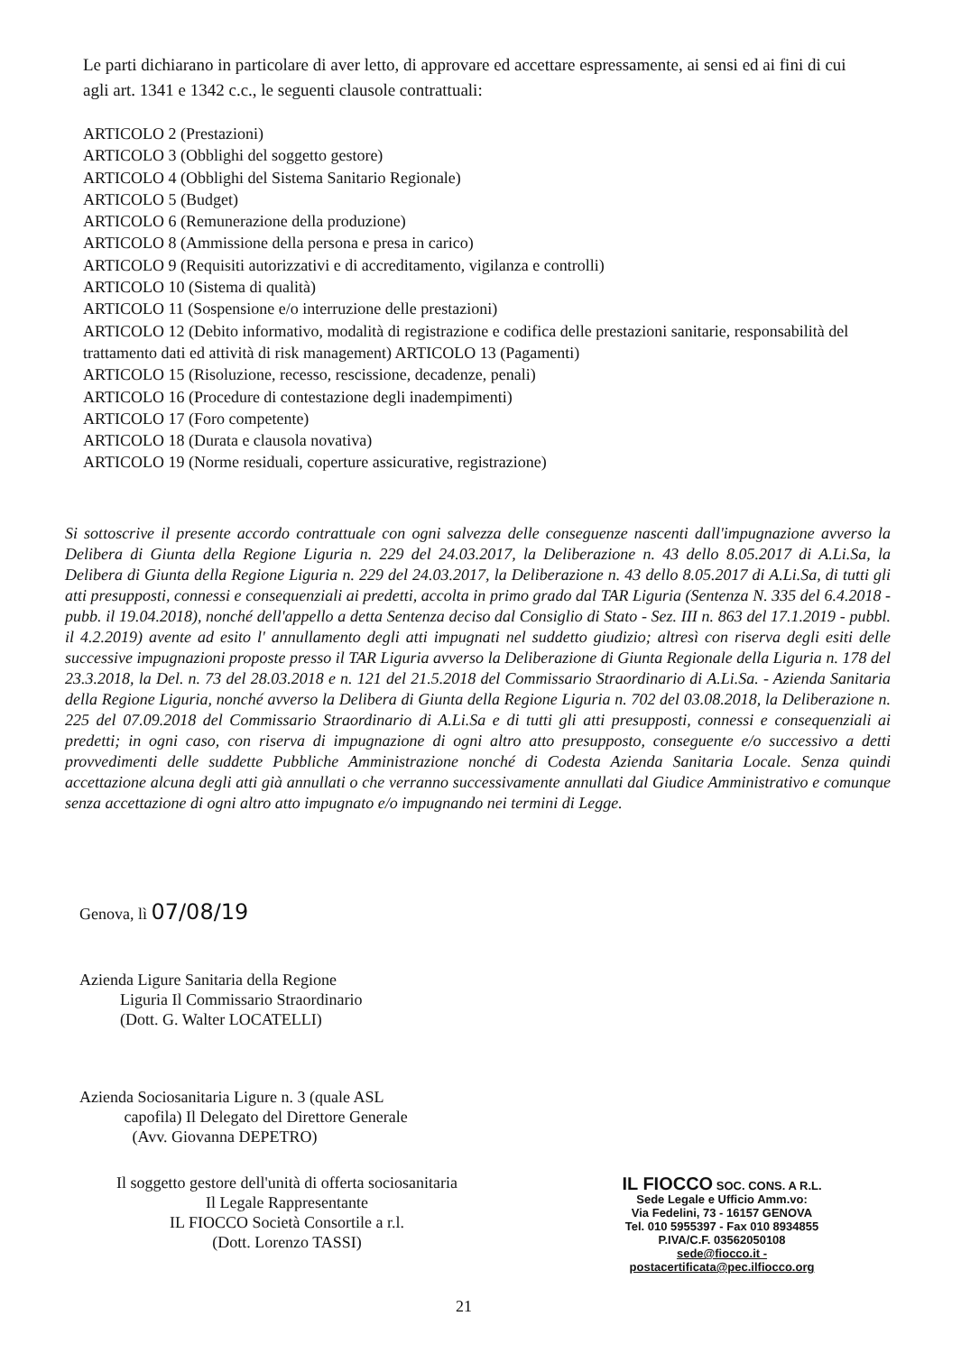Le parti dichiarano in particolare di aver letto, di approvare ed accettare espressamente, ai sensi ed ai fini di cui agli art. 1341 e 1342 c.c., le seguenti clausole contrattuali:
ARTICOLO 2 (Prestazioni)
ARTICOLO 3 (Obblighi del soggetto gestore)
ARTICOLO 4 (Obblighi del Sistema Sanitario Regionale)
ARTICOLO 5 (Budget)
ARTICOLO 6 (Remunerazione della produzione)
ARTICOLO 8 (Ammissione della persona e presa in carico)
ARTICOLO 9 (Requisiti autorizzativi e di accreditamento, vigilanza e controlli)
ARTICOLO 10 (Sistema di qualità)
ARTICOLO 11 (Sospensione e/o interruzione delle prestazioni)
ARTICOLO 12 (Debito informativo, modalità di registrazione e codifica delle prestazioni sanitarie, responsabilità del trattamento dati ed attività di risk management) ARTICOLO 13 (Pagamenti)
ARTICOLO 15 (Risoluzione, recesso, rescissione, decadenze, penali)
ARTICOLO 16 (Procedure di contestazione degli inadempimenti)
ARTICOLO 17 (Foro competente)
ARTICOLO 18 (Durata e clausola novativa)
ARTICOLO 19 (Norme residuali, coperture assicurative, registrazione)
Si sottoscrive il presente accordo contrattuale con ogni salvezza delle conseguenze nascenti dall'impugnazione avverso la Delibera di Giunta della Regione Liguria n. 229 del 24.03.2017, la Deliberazione n. 43 dello 8.05.2017 di A.Li.Sa, la Delibera di Giunta della Regione Liguria n. 229 del 24.03.2017, la Deliberazione n. 43 dello 8.05.2017 di A.Li.Sa, di tutti gli atti presupposti, connessi e consequenziali ai predetti, accolta in primo grado dal TAR Liguria (Sentenza N. 335 del 6.4.2018 - pubb. il 19.04.2018), nonché dell'appello a detta Sentenza deciso dal Consiglio di Stato - Sez. III n. 863 del 17.1.2019 - pubbl. il 4.2.2019) avente ad esito l' annullamento degli atti impugnati nel suddetto giudizio; altresì con riserva degli esiti delle successive impugnazioni proposte presso il TAR Liguria avverso la Deliberazione di Giunta Regionale della Liguria n. 178 del 23.3.2018, la Del. n. 73 del 28.03.2018 e n. 121 del 21.5.2018 del Commissario Straordinario di A.Li.Sa. - Azienda Sanitaria della Regione Liguria, nonché avverso la Delibera di Giunta della Regione Liguria n. 702 del 03.08.2018, la Deliberazione n. 225 del 07.09.2018 del Commissario Straordinario di A.Li.Sa e di tutti gli atti presupposti, connessi e consequenziali ai predetti; in ogni caso, con riserva di impugnazione di ogni altro atto presupposto, conseguente e/o successivo a detti provvedimenti delle suddette Pubbliche Amministrazione nonché di Codesta Azienda Sanitaria Locale. Senza quindi accettazione alcuna degli atti già annullati o che verranno successivamente annullati dal Giudice Amministrativo e comunque senza accettazione di ogni altro atto impugnato e/o impugnando nei termini di Legge.
Genova, lì 07/08/19
Azienda Ligure Sanitaria della Regione
Liguria Il Commissario Straordinario
(Dott. G. Walter LOCATELLI)
Azienda Sociosanitaria Ligure n. 3 (quale ASL
capofila) Il Delegato del Direttore Generale
(Avv. Giovanna DEPETRO)
Il soggetto gestore dell'unità di offerta sociosanitaria
Il Legale Rappresentante
IL FIOCCO Società Consortile a r.l.
(Dott. Lorenzo TASSI)
IL FIOCCO SOC. CONS. A R.L.
Sede Legale e Ufficio Amm.vo:
Via Fedelini, 73 - 16157 GENOVA
Tel. 010 5955397 - Fax 010 8934855
P.IVA/C.F. 03562050108
sede@fiocco.it - postacertificata@pec.ilfiocco.org
21